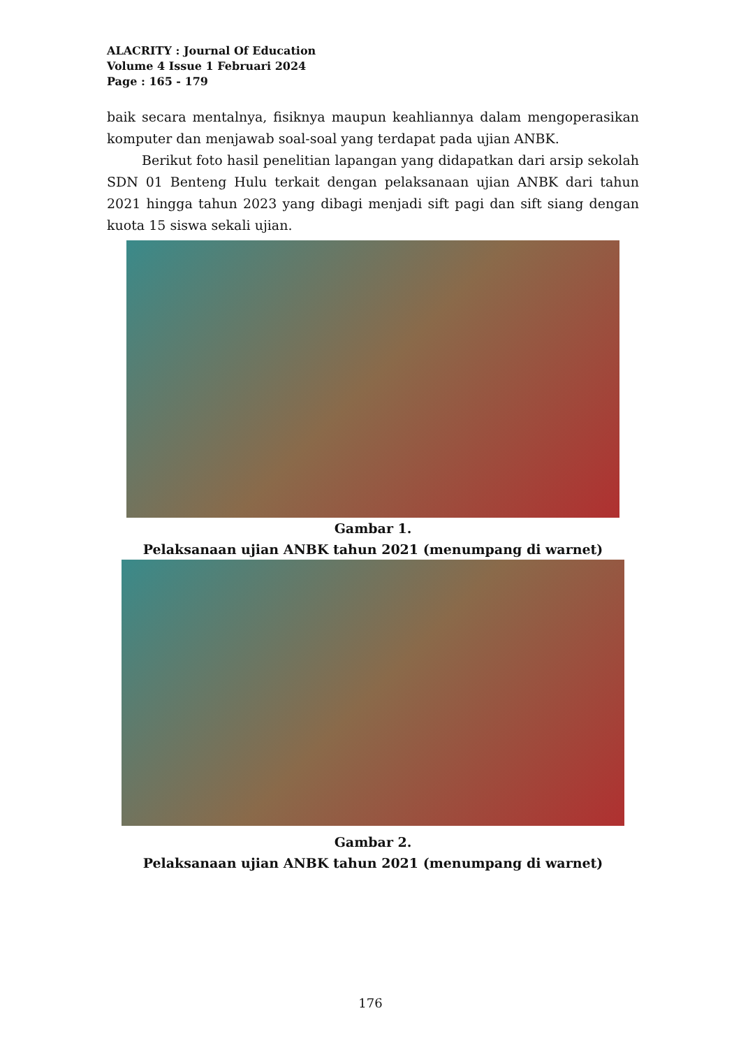ALACRITY : Journal Of Education
Volume 4 Issue 1 Februari 2024
Page : 165 - 179
baik secara mentalnya, fisiknya maupun keahliannya dalam mengoperasikan komputer dan menjawab soal-soal yang terdapat pada ujian ANBK.
Berikut foto hasil penelitian lapangan yang didapatkan dari arsip sekolah SDN 01 Benteng Hulu terkait dengan pelaksanaan ujian ANBK dari tahun 2021 hingga tahun 2023 yang dibagi menjadi sift pagi dan sift siang dengan kuota 15 siswa sekali ujian.
Gambar 1.
Pelaksanaan ujian ANBK tahun 2021 (menumpang di warnet)
Gambar 2.
Pelaksanaan ujian ANBK tahun 2021 (menumpang di warnet)
176